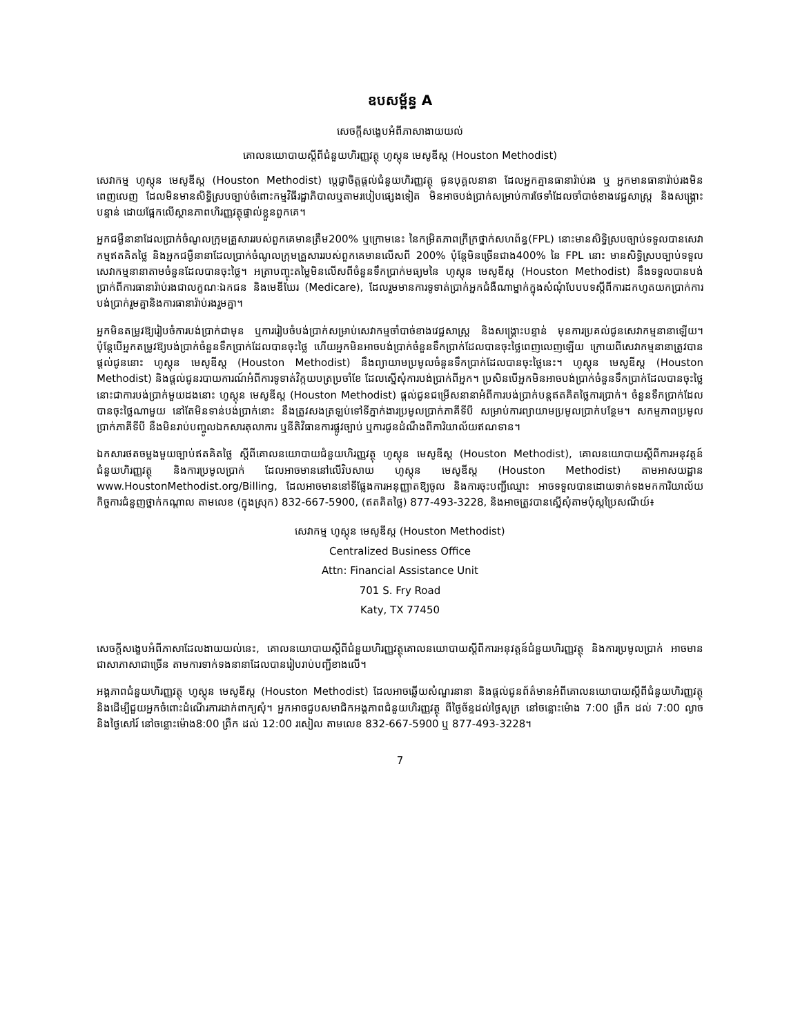ឧបសម្ព័ន្ធ A
សេចក្តីសង្ខេបអំពីភាសាងាយយល់
គោលនយោបាយស្តីពីជំនួយហិរញ្ញវត្ថុ ហូស្តុន មេសូឌីស្ត (Houston Methodist)
សេវាកម្ម ហូស្តុន មេសូឌីស្ត (Houston Methodist) ប្តេជ្ញាចិត្តផ្តល់ជំនួយហិរញ្ញវត្ថុ ជូនបុគ្គលនានា ដែលអ្នកគ្មានធានារ៉ាប់រង ឬ អ្នកមានធានារ៉ាប់រងមិនពេញលេញ ដែលមិនមានសិទ្ធិស្របច្បាប់ចំពោះកម្មវិធីរដ្ឋាភិបាលឬតាមរបៀបផ្សេងទៀត មិនអាចបង់ប្រាក់សម្រាប់ការថែទាំដែលចាំបាច់ខាងវេជ្ជសាស្ត្រ និងសង្គ្រោះបន្ទាន់ ដោយផ្អែកលើស្ថានភាពហិរញ្ញវត្ថុផ្ទាល់ខ្លួនពួកគេ។
អ្នកជម្ងឺនានាដែលប្រាក់ចំណូលក្រុមគ្រួសាររបស់ពួកគេមានត្រឹម200% ឬក្រោមនេះ នៃកម្រិតភាពក្រីក្រថ្នាក់សហព័ន្ធ(FPL) នោះមានសិទ្ធិស្របច្បាប់ទទួលបានសេវាកម្មឥតគិតថ្លៃ និងអ្នកជម្ងឺនានាដែលប្រាក់ចំណូលក្រុមគ្រួសាររបស់ពួកគេមានលើសពី 200% ប៉ុន្តែមិនច្រើនជាង400% នៃ FPL នោះ មានសិទ្ធិស្របច្បាប់ទទួលសេវាកម្មនានាតាមចំនួនដែលបានចុះថ្លៃ។ អត្រាបញ្ចុះតម្លៃមិនលើសពីចំនួនទឹកប្រាក់មធ្យមនៃ ហូស្តុន មេសូឌីស្ត (Houston Methodist) នឹងទទួលបានបង់ប្រាក់ពីការធានារ៉ាប់រងជាលក្ខណៈឯកជន និងមេឌីឃែរ (Medicare), ដែលរួមមានការទូទាត់ប្រាក់អ្នកជំងឺណាម្នាក់ក្នុងសំណុំបែបបទស្តីពីការដកហូតយកប្រាក់ការបង់ប្រាក់រួមគ្នានិងការធានារ៉ាប់រងរួមគ្នា។
អ្នកមិនតម្រូវឱ្យរៀបចំការបង់ប្រាក់ជាមុន ឬការរៀបចំបង់ប្រាក់សម្រាប់សេវាកម្មចាំបាច់ខាងវេជ្ជសាស្ត្រ និងសង្គ្រោះបន្ទាន់ មុនការប្រគល់ជូនសេវាកម្មនានាឡើយ។ ប៉ុន្តែបើអ្នកតម្រូវឱ្យបង់ប្រាក់ចំនួនទឹកប្រាក់ដែលបានចុះថ្លៃ ហើយអ្នកមិនអាចបង់ប្រាក់ចំនួនទឹកប្រាក់ដែលបានចុះថ្លៃពេញលេញឡើយ ក្រោយពីសេវាកម្មនានាត្រូវបានផ្តល់ជូននោះ ហូស្តុន មេសូឌីស្ត (Houston Methodist) នឹងព្យាយាមប្រមូលចំនួនទឹកប្រាក់ដែលបានចុះថ្លៃនេះ។ ហូស្តុន មេសូឌីស្ត (Houston Methodist) និងផ្តល់ជូនរបាយការណ៍អំពីការទូទាត់វិក្កយបត្រប្រចាំខែ ដែលស្នើសុំការបង់ប្រាក់ពីអ្នក។ ប្រសិនបើអ្នកមិនអាចបង់ប្រាក់ចំនួនទឹកប្រាក់ដែលបានចុះថ្លៃនោះជាការបង់ប្រាក់មួយដងនោះ ហូស្តុន មេសូឌីស្ត (Houston Methodist) ផ្តល់ជូនជម្រើសនានាអំពីការបង់ប្រាក់បន្តឥតគិតថ្លៃការប្រាក់។ ចំនួនទឹកប្រាក់ដែលបានចុះថ្លៃណាមួយ នៅតែមិនទាន់បង់ប្រាក់នោះ នឹងត្រូវសងត្រឡប់ទៅទីភ្នាក់ងារប្រមូលប្រាក់ភាគីទីបី សម្រាប់ការព្យាយាមប្រមូលប្រាក់បន្ថែម។ សកម្មភាពប្រមូលប្រាក់ភាគីទីបី នឹងមិនរាប់បញ្ចូលឯកសារតុលាការ ឬនីតិវិធានការផ្លូវច្បាប់ ឬការជូនដំណឹងពីការិយាល័យឥណទាន។
ឯកសារថតចម្លងមួយច្បាប់ឥតគិតថ្លៃ ស្តីពីគោលនយោបាយជំនួយហិរញ្ញវត្ថុ ហូស្តុន មេសូឌីស្ត (Houston Methodist), គោលនយោបាយស្តីពីការអនុវត្តន៍ជំនួយហិរញ្ញវត្ថុ និងការប្រមូលប្រាក់ ដែលអាចមាននៅលើវិបសាយ ហូស្តុន មេសូឌីស្ត (Houston Methodist) តាមអាសយដ្ឋាន www.HoustonMethodist.org/Billing, ដែលអាចមាននៅទីផ្លែងការអនុញ្ញាតឱ្យចូល និងការចុះបញ្ជីឈ្មោះ អាចទទួលបានដោយទាក់ទងមកការិយាល័យកិច្ចការជំនួញថ្នាក់កណ្តាល តាមលេខ (ក្នុងស្រុក) 832-667-5900, (ឥតគិតថ្លៃ) 877-493-3228, និងអាចត្រូវបានស្នើសុំតាមប៉ុស្តប្រៃសណីយ៍៖
សេវាកម្ម ហូស្តុន មេសូឌីស្ត (Houston Methodist)
Centralized Business Office
Attn: Financial Assistance Unit
701 S. Fry Road
Katy, TX 77450
សេចក្តីសង្ខេបអំពីភាសាដែលងាយយល់នេះ, គោលនយោបាយស្តីពីជំនួយហិរញ្ញវត្ថុគោលនយោបាយស្តីពីការអនុវត្តន៍ជំនួយហិរញ្ញវត្ថុ និងការប្រមូលប្រាក់ អាចមានជាសាភាសាជាច្រើន តាមការទាក់ទងនានាដែលបានរៀបរាប់បញ្ជីខាងលើ។
អង្គភាពជំនួយហិរញ្ញវត្ថុ ហូស្តុន មេសូឌីស្ត (Houston Methodist) ដែលអាចឆ្លើយសំណួរនានា និងផ្តល់ជូនព័ត៌មានអំពីគោលនយោបាយស្តីពីជំនួយហិរញ្ញវត្ថុ និងដើម្បីជួយអ្នកចំពោះដំណើរការដាក់ពាក្យសុំ។ អ្នកអាចជួបសមាជិកអង្គភាពជំនួយហិរញ្ញវត្ថុ ពីថ្ងៃច័ន្ទដល់ថ្ងៃសុក្រ នៅចន្លោះម៉ោង 7:00 ព្រឹក ដល់ 7:00 ល្ងាច និងថ្ងៃសៅរ៍ នៅចន្លោះម៉ោង8:00 ព្រឹក ដល់ 12:00 រសៀល តាមលេខ 832-667-5900 ឬ 877-493-3228។
7